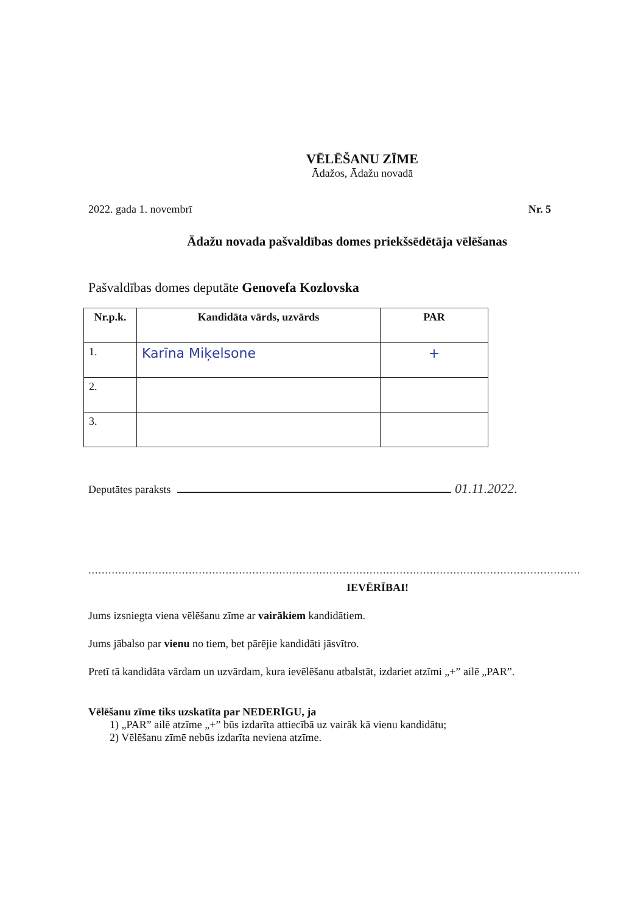VĒLĒŠANU ZĪME
Ādažos, Ādažu novadā
2022. gada 1. novembrī Nr. 5
Ādažu novada pašvaldības domes priekšsēdētāja vēlēšanas
Pašvaldības domes deputāte Genovefa Kozlovska
| Nr.p.k. | Kandidāta vārds, uzvārds | PAR |
| --- | --- | --- |
| 1. | Karīna Miķelsone | + |
| 2. | | |
| 3. | | |
Deputātes paraksts 01.11.2022.
.......................................................................................................................................................
IEVĒRĪBAI!
Jums izsniegta viena vēlēšanu zīme ar vairākiem kandidātiem.
Jums jābalso par vienu no tiem, bet pārējie kandidāti jāsvītro.
Pretī tā kandidāta vārdam un uzvārdam, kura ievēlēšanu atbalstāt, izdariet atzīmi „+” ailē „PAR”.
Vēlēšanu zīme tiks uzskatīta par NEDERĪGU, ja
1) „PAR” ailē atzīme „+” būs izdarīta attiecībā uz vairāk kā vienu kandidātu;
2) Vēlēšanu zīmē nebūs izdarīta neviena atzīme.